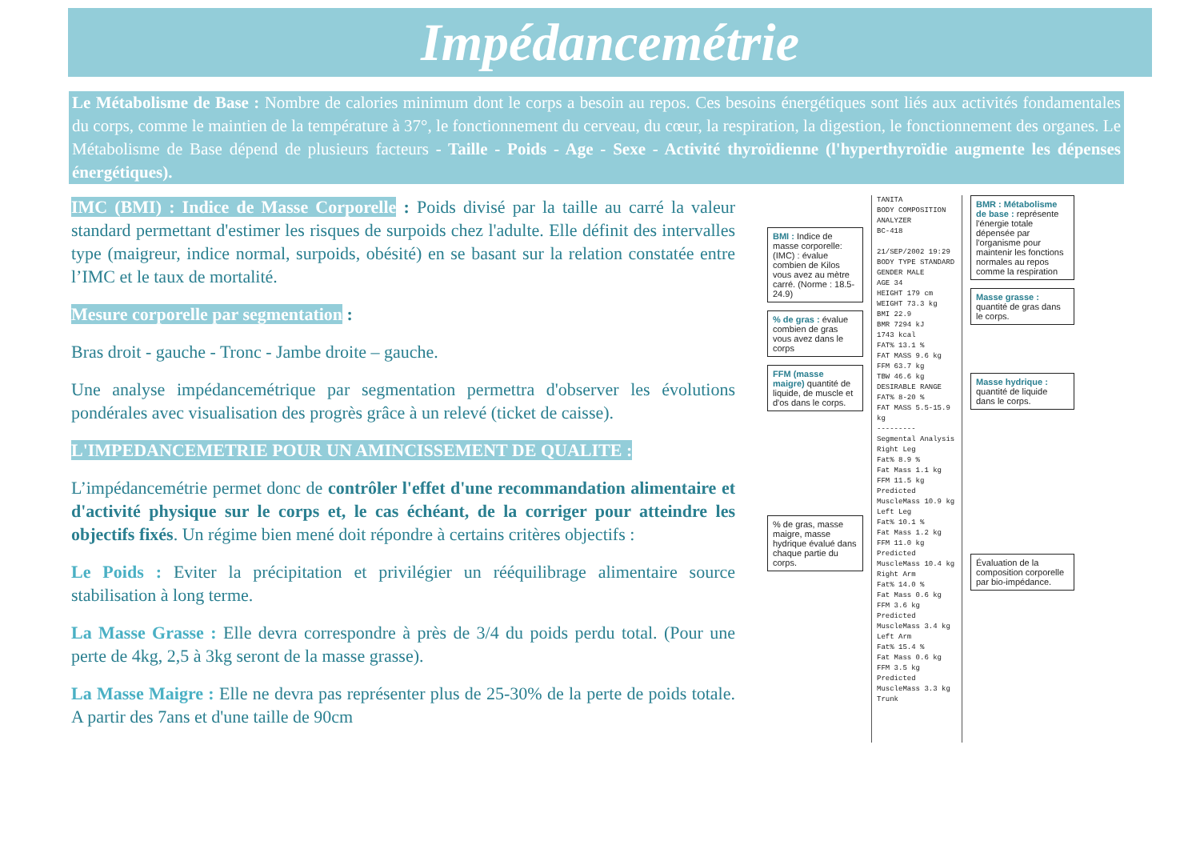Impédancemétrie
Le Métabolisme de Base : Nombre de calories minimum dont le corps a besoin au repos. Ces besoins énergétiques sont liés aux activités fondamentales du corps, comme le maintien de la température à 37°, le fonctionnement du cerveau, du cœur, la respiration, la digestion, le fonctionnement des organes. Le Métabolisme de Base dépend de plusieurs facteurs - Taille - Poids - Age - Sexe - Activité thyroïdienne (l'hyperthyroïdie augmente les dépenses énergétiques).
IMC (BMI) : Indice de Masse Corporelle : Poids divisé par la taille au carré la valeur standard permettant d'estimer les risques de surpoids chez l'adulte. Elle définit des intervalles type (maigreur, indice normal, surpoids, obésité) en se basant sur la relation constatée entre l’IMC et le taux de mortalité.
Mesure corporelle par segmentation :
Bras droit - gauche - Tronc - Jambe droite – gauche.
Une analyse impédancemétrique par segmentation permettra d'observer les évolutions pondérales avec visualisation des progrès grâce à un relevé (ticket de caisse).
L'IMPEDANCEMETRIE POUR UN AMINCISSEMENT DE QUALITE :
L’impédancemétrie permet donc de contrôler l'effet d'une recommandation alimentaire et d'activité physique sur le corps et, le cas échéant, de la corriger pour atteindre les objectifs fixés. Un régime bien mené doit répondre à certains critères objectifs :
Le Poids : Eviter la précipitation et privilégier un rééquilibrage alimentaire source stabilisation à long terme.
La Masse Grasse : Elle devra correspondre à près de 3/4 du poids perdu total. (Pour une perte de 4kg, 2,5 à 3kg seront de la masse grasse).
La Masse Maigre : Elle ne devra pas représenter plus de 25-30% de la perte de poids totale. A partir des 7ans et d'une taille de 90cm
BMI : Indice de masse corporelle: (IMC) : évalue combien de Kilos vous avez au mètre carré. (Norme : 18.5-24.9)
% de gras : évalue combien de gras vous avez dans le corps
FFM (masse maigre) quantité de liquide, de muscle et d'os dans le corps.
% de gras, masse maigre, masse hydrique évalué dans chaque partie du corps.
TANITA
BODY COMPOSITION
ANALYZER
BC-418
21/SEP/2002 19:29
BODY TYPE STANDARD
GENDER MALE
AGE 34
HEIGHT 179 cm
WEIGHT 73.3 kg
BMI 22.9
BMR 7294 kJ
1743 kcal
FAT% 13.1 %
FAT MASS 9.6 kg
FFM 63.7 kg
TBW 46.6 kg
DESIRABLE RANGE
FAT% 8-20 %
FAT MASS 5.5-15.9 kg
---------
Segmental Analysis
Right Leg
Fat% 8.9 %
Fat Mass 1.1 kg
FFM 11.5 kg
Predicted MuscleMass 10.9 kg
Left Leg
Fat% 10.1 %
Fat Mass 1.2 kg
FFM 11.0 kg
Predicted MuscleMass 10.4 kg
Right Arm
Fat% 14.0 %
Fat Mass 0.6 kg
FFM 3.6 kg
Predicted MuscleMass 3.4 kg
Left Arm
Fat% 15.4 %
Fat Mass 0.6 kg
FFM 3.5 kg
Predicted MuscleMass 3.3 kg
Trunk
BMR : Métabolisme de base : représente l'énergie totale dépensée par l'organisme pour maintenir les fonctions normales au repos comme la respiration
Masse grasse : quantité de gras dans le corps.
Masse hydrique : quantité de liquide dans le corps.
Évaluation de la composition corporelle par bio-impédance.